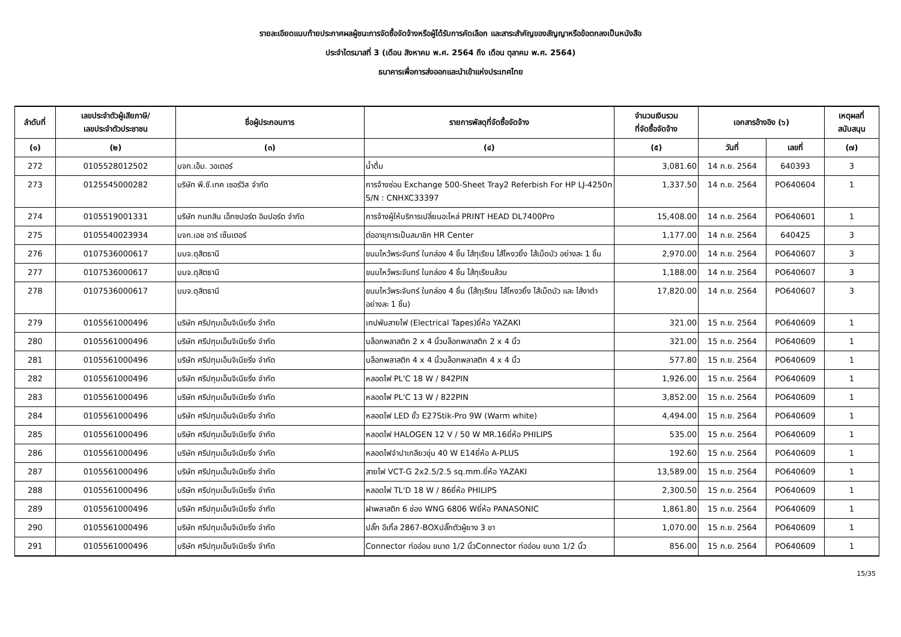รายละเอียดแนบท้ายประกาศผลผู้ชนะการจัดซื้อจัดจ้างหรือผู้ได้รับการคัดเลือก และสาระสำคัญของสัญญาหรือข้อตกลงเป็นหนังสือ
ประจำไตรมาสที่ 3 (เดือน สิงหาคม พ.ศ. 2564 ถึง เดือน ตุลาคม พ.ศ. 2564)
ธนาคารเพื่อการส่งออกและนำเข้าแห่งประเทศไทย
| ลำดับที่ | เลขประจำตัวผู้เสียภาษี/ เลขประจำตัวประชาชน | ชื่อผู้ประกอบการ | รายการพัสดุที่จัดซื้อจัดจ้าง | จำนวนเงินรวม ที่จัดซื้อจัดจ้าง | เอกสารอ้างอิง (๖) | | เหตุผลที่ สนับสนุน |
| --- | --- | --- | --- | --- | --- | --- | --- |
| (๑) | (๒) | (๓) | (๔) | (๕) | วันที่ | เลขที่ | (๗) |
| 272 | 0105528012502 | บจก.เอ็ม. วอเตอร์ | น้ำดื่ม | 3,081.60 | 14 ก.ย. 2564 | 640393 | 3 |
| 273 | 0125545000282 | บริษัท พี.ซี.เทค เซอร์วิส จำกัด | การจ้างซ่อม Exchange 500-Sheet Tray2 Referbish For HP LJ-4250n S/N : CNHXC33397 | 1,337.50 | 14 ก.ย. 2564 | PO640604 | 1 |
| 274 | 0105519001331 | บริษัท กนกสิน เอ็กซปอร์ต อิมปอร์ต จำกัด | การจ้างผู้ให้บริการเปลี่ยนอะไหล่ PRINT HEAD DL7400Pro | 15,408.00 | 14 ก.ย. 2564 | PO640601 | 1 |
| 275 | 0105540023934 | บจก.เอช อาร์ เซ็นเตอร์ | ต่ออายุการเป็นสมาชิก HR Center | 1,177.00 | 14 ก.ย. 2564 | 640425 | 3 |
| 276 | 0107536000617 | บมจ.ดุสิตธานี | ขนมไหว้พระจันทร์ ในกล่อง 4 ชิ้น ไส้ทุเรียน ไส้โหงวยิ้ง ไส้เม็ดบัว อย่างละ 1 ชิ้น | 2,970.00 | 14 ก.ย. 2564 | PO640607 | 3 |
| 277 | 0107536000617 | บมจ.ดุสิตธานี | ขนมไหว้พระจันทร์ ในกล่อง 4 ชิ้น ไส้ทุเรียนล้วน | 1,188.00 | 14 ก.ย. 2564 | PO640607 | 3 |
| 278 | 0107536000617 | บมจ.ดุสิตธานี | ขนมไหว้พระจันทร์ ในกล่อง 4 ชิ้น (ไส้ทุเรียน ไส้โหงวยิ้ง ไส้เม็ดบัว และ ไส้งาดำ อย่างละ 1 ชิ้น) | 17,820.00 | 14 ก.ย. 2564 | PO640607 | 3 |
| 279 | 0105561000496 | บริษัท ศรีปทุมเอ็นจิเนียริ่ง จำกัด | เทปพันสายไฟ (Electrical Tapes)ยี่ห้อ YAZAKI | 321.00 | 15 ก.ย. 2564 | PO640609 | 1 |
| 280 | 0105561000496 | บริษัท ศรีปทุมเอ็นจิเนียริ่ง จำกัด | บล็อกพลาสติก 2 x 4 นิ้วบล็อกพลาสติก 2 x 4 นิ้ว | 321.00 | 15 ก.ย. 2564 | PO640609 | 1 |
| 281 | 0105561000496 | บริษัท ศรีปทุมเอ็นจิเนียริ่ง จำกัด | บล็อกพลาสติก 4 x 4 นิ้วบล็อกพลาสติก 4 x 4 นิ้ว | 577.80 | 15 ก.ย. 2564 | PO640609 | 1 |
| 282 | 0105561000496 | บริษัท ศรีปทุมเอ็นจิเนียริ่ง จำกัด | หลอดไฟ PL'C 18 W / 842PIN | 1,926.00 | 15 ก.ย. 2564 | PO640609 | 1 |
| 283 | 0105561000496 | บริษัท ศรีปทุมเอ็นจิเนียริ่ง จำกัด | หลอดไฟ PL'C 13 W / 822PIN | 3,852.00 | 15 ก.ย. 2564 | PO640609 | 1 |
| 284 | 0105561000496 | บริษัท ศรีปทุมเอ็นจิเนียริ่ง จำกัด | หลอดไฟ LED ขั้ว E27Stik-Pro 9W (Warm white) | 4,494.00 | 15 ก.ย. 2564 | PO640609 | 1 |
| 285 | 0105561000496 | บริษัท ศรีปทุมเอ็นจิเนียริ่ง จำกัด | หลอดไฟ HALOGEN 12 V / 50 W MR.16ยี่ห้อ PHILIPS | 535.00 | 15 ก.ย. 2564 | PO640609 | 1 |
| 286 | 0105561000496 | บริษัท ศรีปทุมเอ็นจิเนียริ่ง จำกัด | หลอดไฟจำปาเกลียวขุ่น 40 W E14ยี่ห้อ A-PLUS | 192.60 | 15 ก.ย. 2564 | PO640609 | 1 |
| 287 | 0105561000496 | บริษัท ศรีปทุมเอ็นจิเนียริ่ง จำกัด | สายไฟ VCT-G 2x2.5/2.5 sq.mm.ยี่ห้อ YAZAKI | 13,589.00 | 15 ก.ย. 2564 | PO640609 | 1 |
| 288 | 0105561000496 | บริษัท ศรีปทุมเอ็นจิเนียริ่ง จำกัด | หลอดไฟ TL'D 18 W / 86ยี่ห้อ PHILIPS | 2,300.50 | 15 ก.ย. 2564 | PO640609 | 1 |
| 289 | 0105561000496 | บริษัท ศรีปทุมเอ็นจิเนียริ่ง จำกัด | ฝาพลาสติก 6 ช่อง WNG 6806 Wยี่ห้อ PANASONIC | 1,861.80 | 15 ก.ย. 2564 | PO640609 | 1 |
| 290 | 0105561000496 | บริษัท ศรีปทุมเอ็นจิเนียริ่ง จำกัด | ปลั๊ก อีเกิ้ล 2867-BOXปลั๊กตัวผู้ยาง 3 ขา | 1,070.00 | 15 ก.ย. 2564 | PO640609 | 1 |
| 291 | 0105561000496 | บริษัท ศรีปทุมเอ็นจิเนียริ่ง จำกัด | Connector ท่ออ่อน ขนาด 1/2 นิ้วConnector ท่ออ่อน ขนาด 1/2 นิ้ว | 856.00 | 15 ก.ย. 2564 | PO640609 | 1 |
15/35